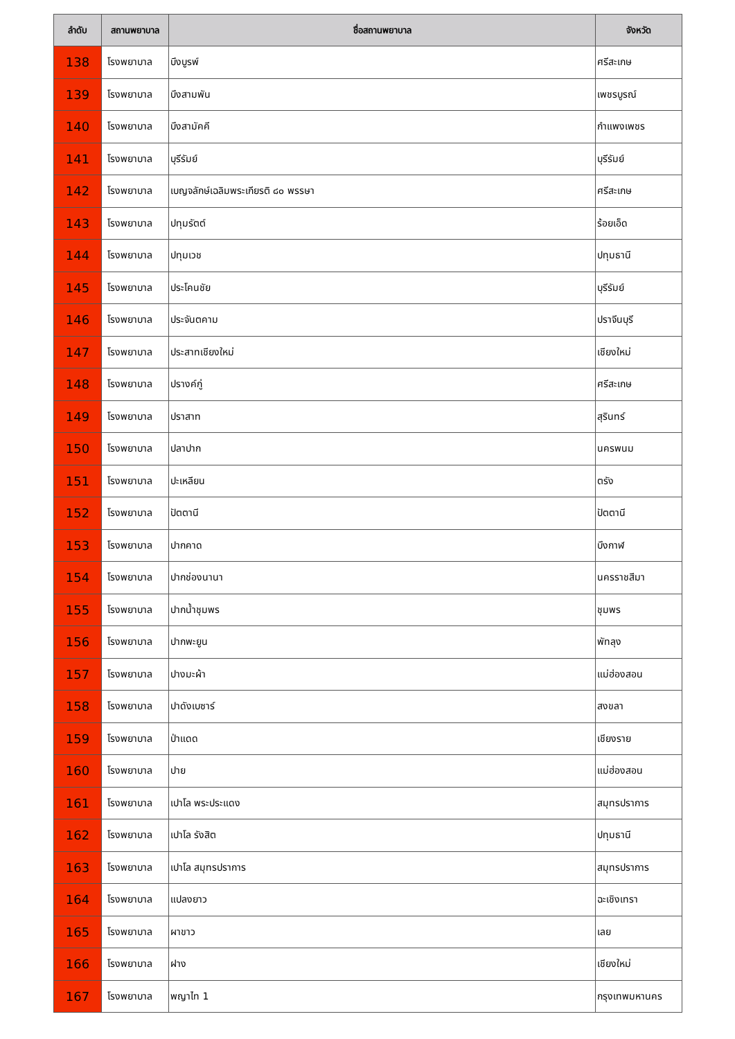| ลำดับ | สถานพยาบาล | ชื่อสถานพยาบาล | จังหวัด |
| --- | --- | --- | --- |
| 138 | โรงพยาบาล | บึงบูรพ์ | ศรีสะเกษ |
| 139 | โรงพยาบาล | บึงสามพัน | เพชรบูรณ์ |
| 140 | โรงพยาบาล | บึงสามัคคี | กำแพงเพชร |
| 141 | โรงพยาบาล | บุรีรัมย์ | บุรีรัมย์ |
| 142 | โรงพยาบาล | เบญจลักษ์เฉลิมพระเกียรติ ๘๐ พรรษา | ศรีสะเกษ |
| 143 | โรงพยาบาล | ปทุมรัตต์ | ร้อยเอ็ด |
| 144 | โรงพยาบาล | ปทุมเวช | ปทุมธานี |
| 145 | โรงพยาบาล | ประโคนชัย | บุรีรัมย์ |
| 146 | โรงพยาบาล | ประจันตคาม | ปราจีนบุรี |
| 147 | โรงพยาบาล | ประสาทเชียงใหม่ | เชียงใหม่ |
| 148 | โรงพยาบาล | ปรางค์กู่ | ศรีสะเกษ |
| 149 | โรงพยาบาล | ปราสาท | สุรินทร์ |
| 150 | โรงพยาบาล | ปลาปาก | นครพนม |
| 151 | โรงพยาบาล | ปะเหลียน | ตรัง |
| 152 | โรงพยาบาล | ปัตตานี | ปัตตานี |
| 153 | โรงพยาบาล | ปากคาด | บึงกาฬ |
| 154 | โรงพยาบาล | ปากช่องนานา | นครราชสีมา |
| 155 | โรงพยาบาล | ปากน้ำชุมพร | ชุมพร |
| 156 | โรงพยาบาล | ปากพะยูน | พัทลุง |
| 157 | โรงพยาบาล | ปางมะผ้า | แม่ฮ่องสอน |
| 158 | โรงพยาบาล | ปาดังเบซาร์ | สงขลา |
| 159 | โรงพยาบาล | ป่าแดด | เชียงราย |
| 160 | โรงพยาบาล | ปาย | แม่ฮ่องสอน |
| 161 | โรงพยาบาล | เปาโล พระประแดง | สมุทรปราการ |
| 162 | โรงพยาบาล | เปาโล รังสิต | ปทุมธานี |
| 163 | โรงพยาบาล | เปาโล สมุทรปราการ | สมุทรปราการ |
| 164 | โรงพยาบาล | แปลงยาว | ฉะเชิงเทรา |
| 165 | โรงพยาบาล | ผาขาว | เลย |
| 166 | โรงพยาบาล | ฝาง | เชียงใหม่ |
| 167 | โรงพยาบาล | พญาไท 1 | กรุงเทพมหานคร |